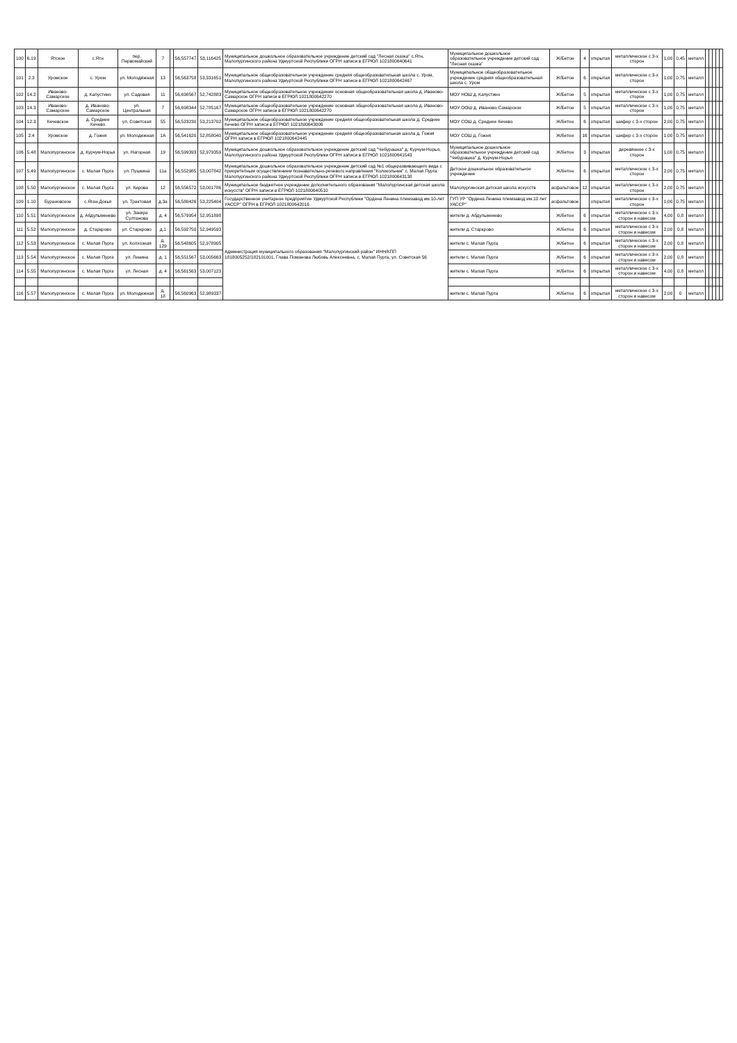| 100 | 6.19 | Ятское | с.Ятн | пер. Первомайский | 7 | | 56,557747 | 53,116425 | Муниципальное дошкольное образовательное учреждение детский сад "Лесная сказка" с.Ятн, Малопургинского района Удмуртской Республики ОГРН записи в ЕГРЮЛ 1021800640641 | Муниципальное дошкольное образовательное учреждение детский сад "Лесная сказка" | Ж/Бетон | 4 | открытая | металлическое с 3-х сторон | 1,00 | 0,45 | металл | | | | | |
| 101 | 2.3 | Уромское | с. Уром | ул. Молодёжная | 13 | | 56,563758 | 53,331651 | Муниципальное общеобразовательное учреждение средняя общеобразовательная школа с. Уром, Малопургинского района Удмуртской Республики ОГРН записи в ЕГРЮЛ 1021800642467 | Муниципальное общеобразовательное учреждение средняя общеобразовательная школа с. Уром | Ж/Бетон | 6 | открытая | металлическое с 3-х сторон | 1,00 | 0,75 | металл | | | | | |
| 102 | 14.2 | Иваново-Самарское | д. Капустино | ул. Садовая | 11 | | 56,698567 | 52,742883 | Муниципальное общеобразовательное учреждение основная общеобразовательная школа д. Иваново-Самарское ОГРН записи в ЕГРЮЛ 1021800642270 | МОУ НОШ д. Капустино | Ж/Бетон | 5 | открытая | металлическое с 3-х сторон | 1,00 | 0,75 | металл | | | | | |
| 103 | 14.3 | Иваново-Самарское | д. Иваново-Самарское | ул. Центральная | 7 | | 56,698344 | 52,785167 | Муниципальное общеобразовательное учреждение основная общеобразовательная школа д. Иваново-Самарское ОГРН записи в ЕГРЮЛ 1021800642270 | МОУ ООШ д. Иваново-Самарское | Ж/Бетон | 5 | открытая | металлическое с 3-х сторон | 1,00 | 0,75 | металл | | | | | |
| 104 | 12.3 | Кечевское | д. Среднее Кечево | ул. Советская | 55 | | 56,523230 | 53,213702 | Муниципальное общеобразовательное учреждение средняя общеобразовательная школа д. Среднее Кечево ОГРН записи в ЕГРЮЛ 1021800643006 | МОУ СОШ д. Среднее Кечево | Ж/бетон | 6 | открытая | шифер с 3-х сторон | 2,00 | 0,75 | металл | | | | | |
| 105 | 2.4 | Уромское | д. Гожня | ул. Молодежная | 1А | | 56,541620 | 52,858040 | Муниципальное общеобразовательное учреждение средняя общеобразовательная школа д. Гожня ОГРН записи в ЕГРЮЛ 1021800642445 | МОУ СОШ д. Гожня | Ж/бетон | 16 | открытая | шифер с 3-х сторон | 1,00 | 0,75 | металл | | | | | |
| 106 | 5.48 | Малопургинское | д. Курчум-Норья | ул. Нагорная | 19 | | 56,599393 | 52,979359 | Муниципальное дошкольное образовательное учреждение детский сад "Чебурашка" д. Курчум-Норья, Малопургинского района Удмуртской Республики ОГРН записи в ЕГРЮЛ 1021800641543 | Муниципальное дошкольное образовательное учреждение детский сад "Чебурашка" д. Курчум-Норья | Ж/бетон | 3 | открытая | деревянное с 3-х сторон | 1,00 | 0,75 | металл | | | | | |
| 107 | 5.49 | Малопургинское | с. Малая Пурга | ул. Пушкина | 11а | | 56,552985 | 53,007842 | Муниципальное дошкольное образовательное учреждение детский сад №1 общеразвивающего вида с приоритетным осуществлением познавательно-речевого направления "Колокольчик" с. Малая Пурга Малопургинского района Удмуртской Республики ОГРН записи в ЕГРЮЛ 1021800643138 | Детское дошкольное образовательное учреждение | Ж/бетон | 6 | открытая | металлическое с 3-х сторон | 2,00 | 0,75 | металл | | | | | |
| 108 | 5.50 | Малопургинское | с. Малая Пурга | ул. Кирова | 12 | | 56,556572 | 53,001786 | Муниципальное бюджетное учреждение дополнительного образования "Малопургинская детская школа искусств" ОГРН записи в ЕГРЮЛ 1021800640510 | Малопургинская детская школа искусств | асфальтовое | 12 | открытая | металлическое с 3-х сторон | 2,00 | 0,75 | металл | | | | | |
| 109 | 1.10 | Бурановское | с.Яган-Докья | ул. Трактовая | д.3а | | 56,580426 | 53,225404 | Государственное унитарное предприятие Удмуртской Республики "Ордена Ленина племзавод им.10-лет УАССР" ОГРН в ЕГРЮЛ 1021800642016 | ГУП УР "Ордена Ленина племзавод им.10 лет УАССР" | асфальтовое | | открытая | металлическое с 3-х сторон | 1,00 | 0,75 | металл | | | | | |
| 110 | 5.51 | Малопургинское | д. Абдульменево | ул. Закира Султанова | д. 4 | | 56,579954 | 52,951898 | Администрация муниципального образования "Малопургинский район" ИНН/КПП 1818005252/182101001, Глава Поманова Любовь Алексеевна, с. Малая Пурга, ул. Советская 56 | жители д. Абдульменево | Ж/бетон | 6 | открытая | металлическое с 3-х сторон и навесом | 4,00 | 0,8 | металл | | | | | |
| 111 | 5.52 | Малопургинское | д. Старкрово | ул. Старкрово | д.1 | | 56,592750 | 52,949593 | | жители д. Старкрово | Ж/бетон | 6 | открытая | металлическое с 3-х сторон и навесом | 2,00 | 0,8 | металл | | | | | |
| 112 | 5.53 | Малопургинское | с. Малая Пурга | ул. Колхозная | д. 129 | | 56,548605 | 52,978905 | | жители с. Малая Пурга | Ж/бетон | 6 | открытая | металлическое с 3-х сторон и навесом | 2,00 | 0,8 | металл | | | | | |
| 113 | 5.54 | Малопургинское | с. Малая Пурга | ул. Ленина | д. 1 | | 56,551567 | 53,005663 | | жители с. Малая Пурга | Ж/бетон | 6 | открытая | металлическое с 3-х сторон и навесом | 2,00 | 0,8 | металл | | | | | |
| 114 | 5.55 | Малопургинское | с. Малая Пурга | ул. Лесная | д. 4 | | 56,561563 | 53,007123 | | жители с. Малая Пурга | Ж/бетон | 6 | открытая | металлическое с 3-х сторон и навесом | 4,00 | 0,8 | металл | | | | | |
| 116 | 5.57 | Малопургинское | с. Малая Пурга | ул. Молодежная | д. 18 | | 56,560963 | 52,989337 | | жители с. Малая Пурга | Ж/бетон | 6 | открытая | металлическое с 3-х сторон и навесом | 2,00 | 0 | металл | | | | | |